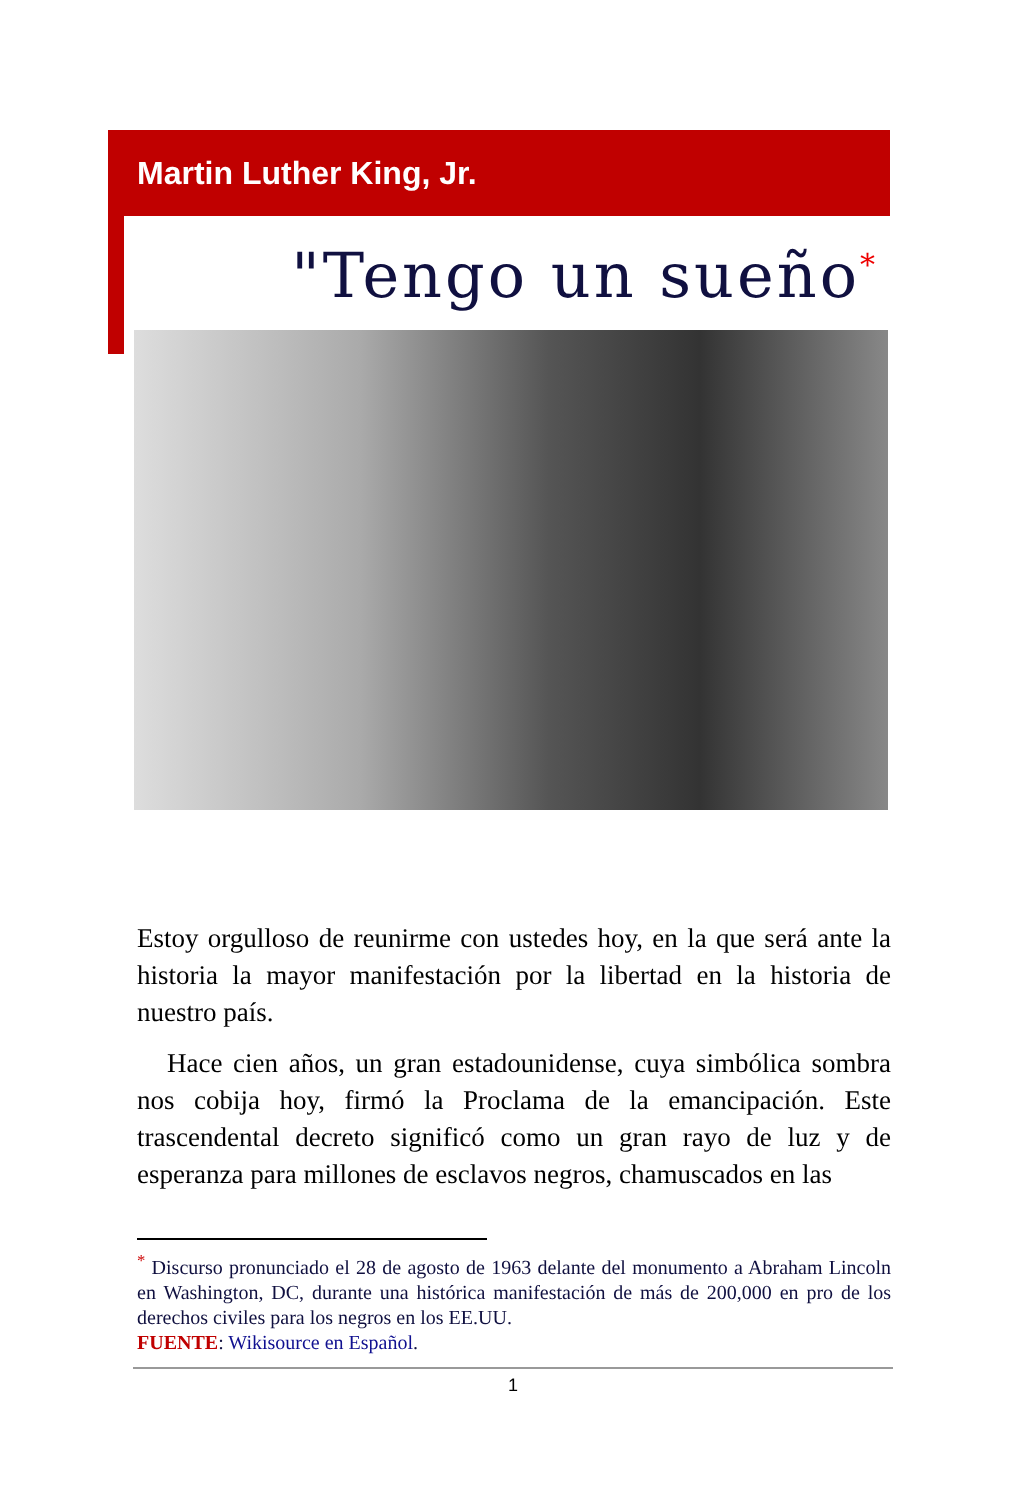Martin Luther King, Jr.
"Tengo un sueño<sup>*</sup>
Estoy orgulloso de reunirme con ustedes hoy, en la que será ante la historia la mayor manifestación por la libertad en la historia de nuestro país.
Hace cien años, un gran estadounidense, cuya simbólica sombra nos cobija hoy, firmó la Proclama de la emancipación. Este trascendental decreto significó como un gran rayo de luz y de esperanza para millones de esclavos negros, chamuscados en las
<sup>*</sup> Discurso pronunciado el 28 de agosto de 1963 delante del monumento a Abraham Lincoln en Washington, DC, durante una histórica manifestación de más de 200,000 en pro de los derechos civiles para los negros en los EE.UU.
FUENTE: Wikisource en Español.
1